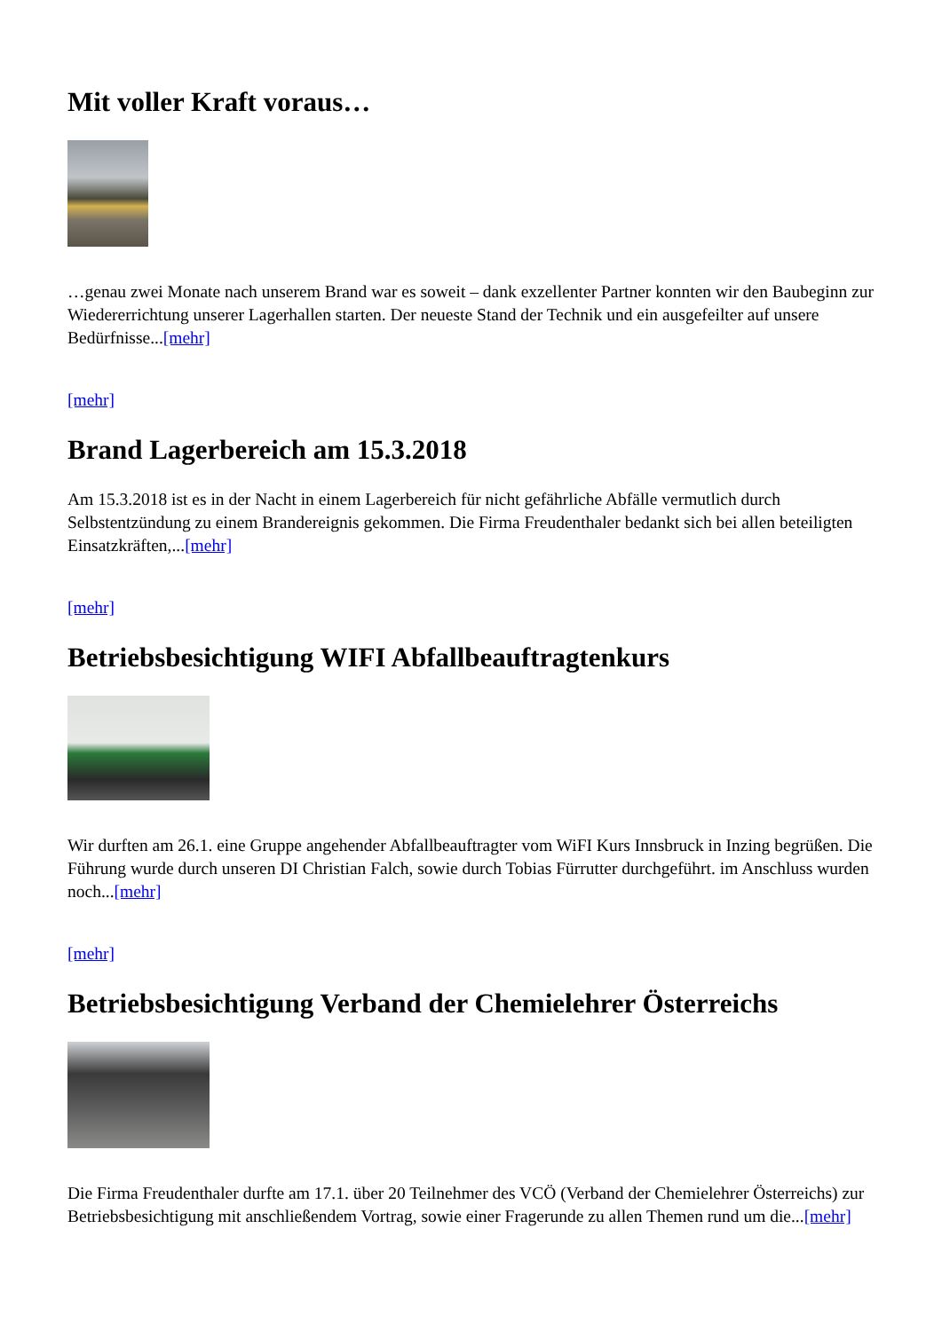Mit voller Kraft voraus…
…genau zwei Monate nach unserem Brand war es soweit – dank exzellenter Partner konnten wir den Baubeginn zur Wiedererrichtung unserer Lagerhallen starten. Der neueste Stand der Technik und ein ausgefeilter auf unsere Bedürfnisse...[mehr]
[mehr]
Brand Lagerbereich am 15.3.2018
Am 15.3.2018 ist es in der Nacht in einem Lagerbereich für nicht gefährliche Abfälle vermutlich durch Selbstentzündung zu einem Brandereignis gekommen. Die Firma Freudenthaler bedankt sich bei allen beteiligten Einsatzkräften,...[mehr]
[mehr]
Betriebsbesichtigung WIFI Abfallbeauftragtenkurs
Wir durften am 26.1. eine Gruppe angehender Abfallbeauftragter vom WiFI Kurs Innsbruck in Inzing begrüßen. Die Führung wurde durch unseren DI Christian Falch, sowie durch Tobias Fürrutter durchgeführt. im Anschluss wurden noch...[mehr]
[mehr]
Betriebsbesichtigung Verband der Chemielehrer Österreichs
Die Firma Freudenthaler durfte am 17.1. über 20 Teilnehmer des VCÖ (Verband der Chemielehrer Österreichs) zur Betriebsbesichtigung mit anschließendem Vortrag, sowie einer Fragerunde zu allen Themen rund um die...[mehr]